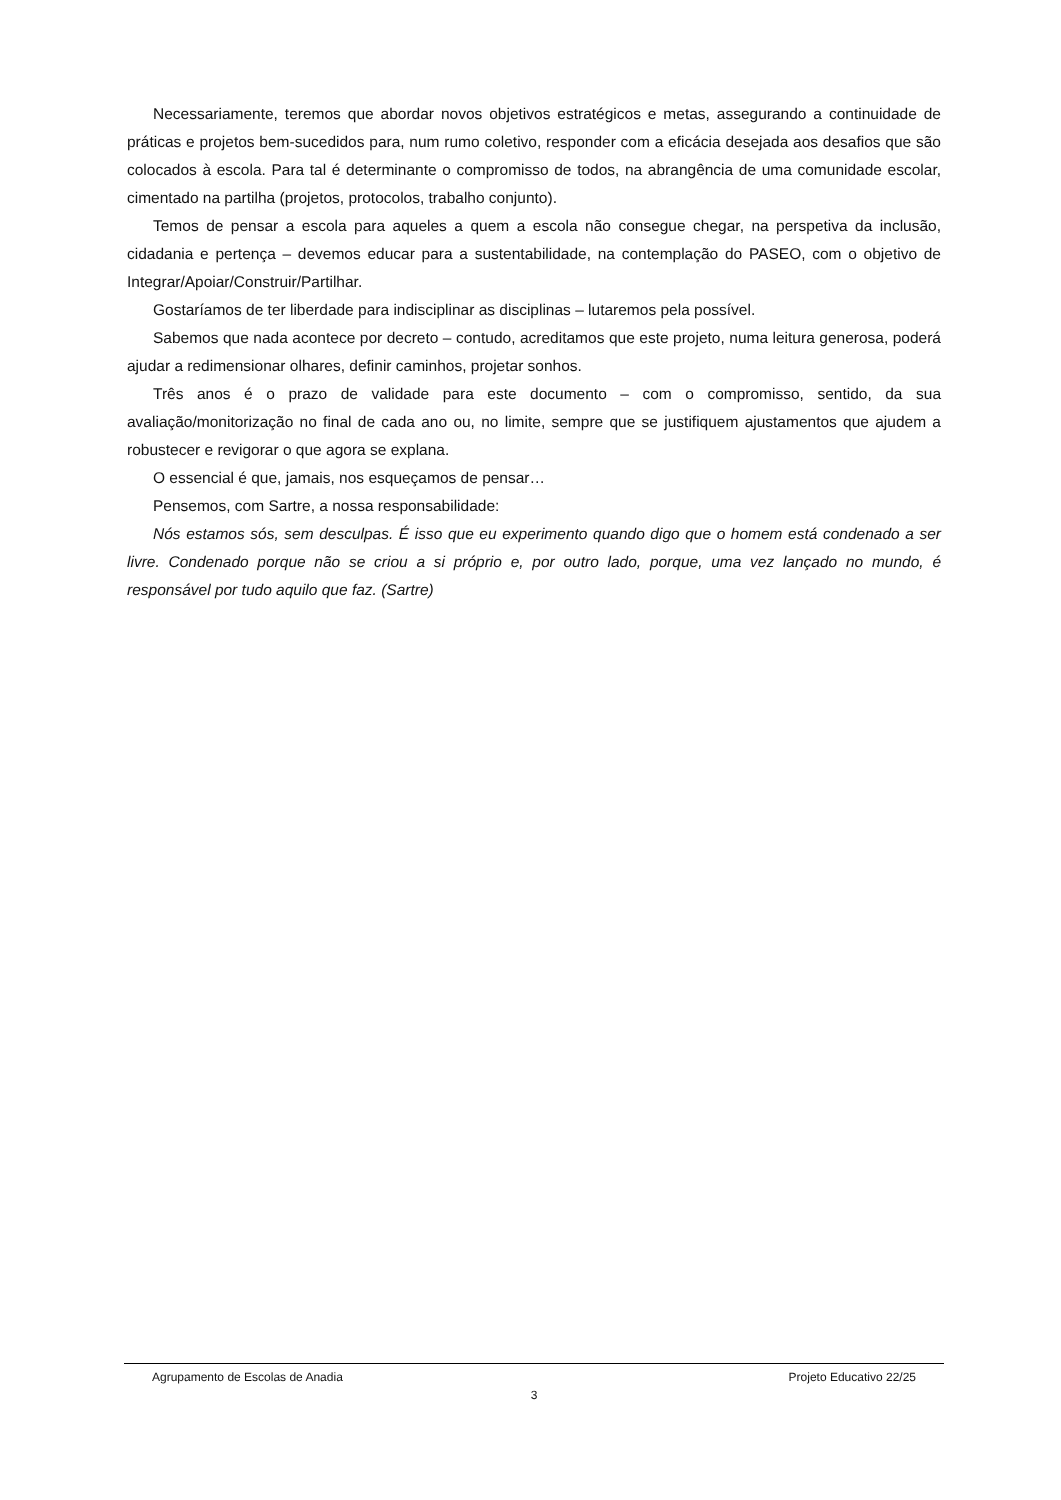Necessariamente, teremos que abordar novos objetivos estratégicos e metas, assegurando a continuidade de práticas e projetos bem-sucedidos para, num rumo coletivo, responder com a eficácia desejada aos desafios que são colocados à escola. Para tal é determinante o compromisso de todos, na abrangência de uma comunidade escolar, cimentado na partilha (projetos, protocolos, trabalho conjunto).
Temos de pensar a escola para aqueles a quem a escola não consegue chegar, na perspetiva da inclusão, cidadania e pertença – devemos educar para a sustentabilidade, na contemplação do PASEO, com o objetivo de Integrar/Apoiar/Construir/Partilhar.
Gostaríamos de ter liberdade para indisciplinar as disciplinas – lutaremos pela possível.
Sabemos que nada acontece por decreto – contudo, acreditamos que este projeto, numa leitura generosa, poderá ajudar a redimensionar olhares, definir caminhos, projetar sonhos.
Três anos é o prazo de validade para este documento – com o compromisso, sentido, da sua avaliação/monitorização no final de cada ano ou, no limite, sempre que se justifiquem ajustamentos que ajudem a robustecer e revigorar o que agora se explana.
O essencial é que, jamais, nos esqueçamos de pensar…
Pensemos, com Sartre, a nossa responsabilidade:
Nós estamos sós, sem desculpas. É isso que eu experimento quando digo que o homem está condenado a ser livre. Condenado porque não se criou a si próprio e, por outro lado, porque, uma vez lançado no mundo, é responsável por tudo aquilo que faz. (Sartre)
Agrupamento de Escolas de Anadia Projeto Educativo 22/25
3